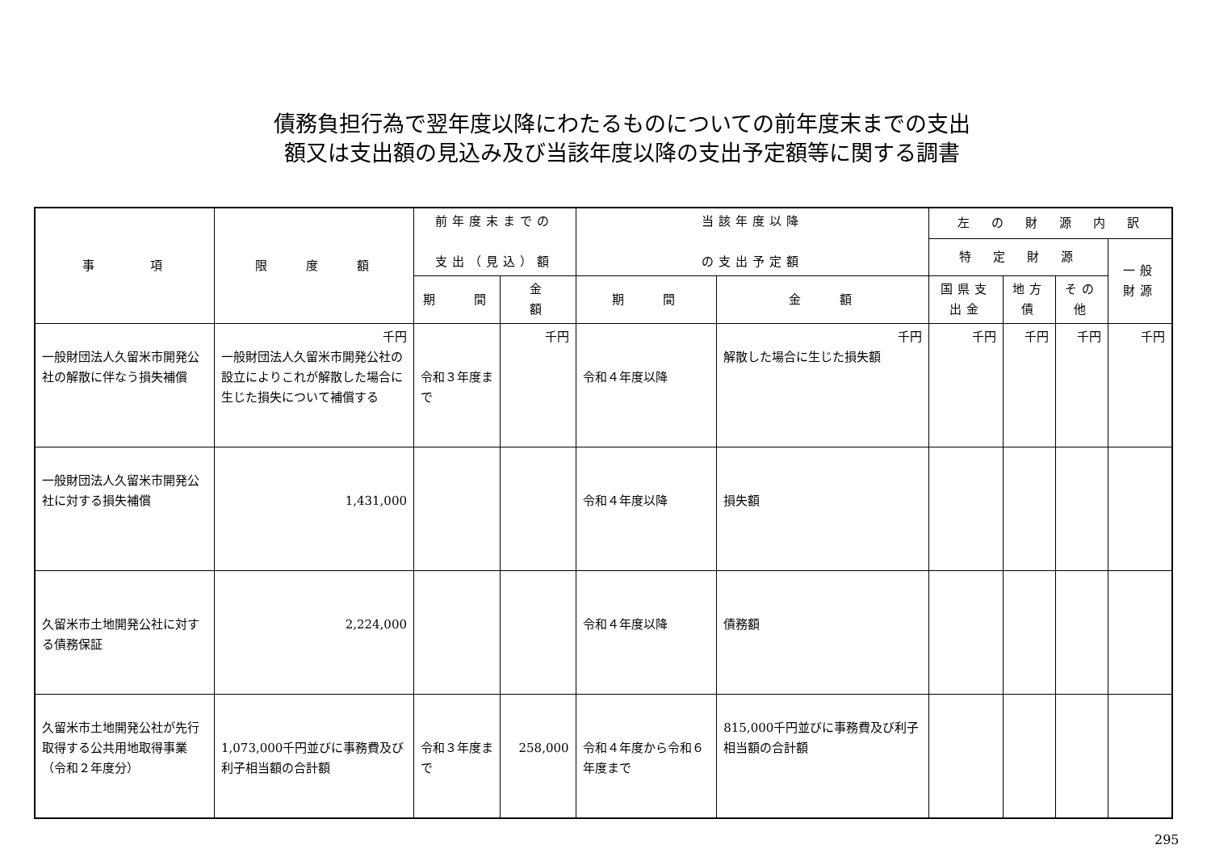債務負担行為で翌年度以降にわたるものについての前年度末までの支出
額又は支出額の見込み及び当該年度以降の支出予定額等に関する調書
| 事 項 | 限 度 額 | 前年度末までの 支出（見込）額 | | 当該年度以降 の支出予定額 | | 左 の 財 源 内 訳 | | | |
| --- | --- | --- | --- | --- | --- | --- | --- | --- | --- |
| | | | | | | 特 定 財 源 | | | 一般財源 |
| | | 期 間 | 金 額 | 期 間 | 金 額 | 国県支出金 | 地方債 | その他 | |
| 一般財団法人久留米市開発公社の解散に伴なう損失補償 | 千円 一般財団法人久留米市開発公社の設立によりこれが解散した場合に生じた損失について補償する | 令和３年度まで | 千円 | 令和４年度以降 | 千円 解散した場合に生じた損失額 | 千円 | 千円 | 千円 | 千円 |
| 一般財団法人久留米市開発公社に対する損失補償 | 1,431,000 | | | 令和４年度以降 | 損失額 | | | | |
| 久留米市土地開発公社に対する債務保証 | 2,224,000 | | | 令和４年度以降 | 債務額 | | | | |
| 久留米市土地開発公社が先行取得する公共用地取得事業（令和２年度分） | 1,073,000千円並びに事務費及び利子相当額の合計額 | 令和３年度まで | 258,000 | 令和４年度から令和６年度まで | 815,000千円並びに事務費及び利子相当額の合計額 | | | | |
295